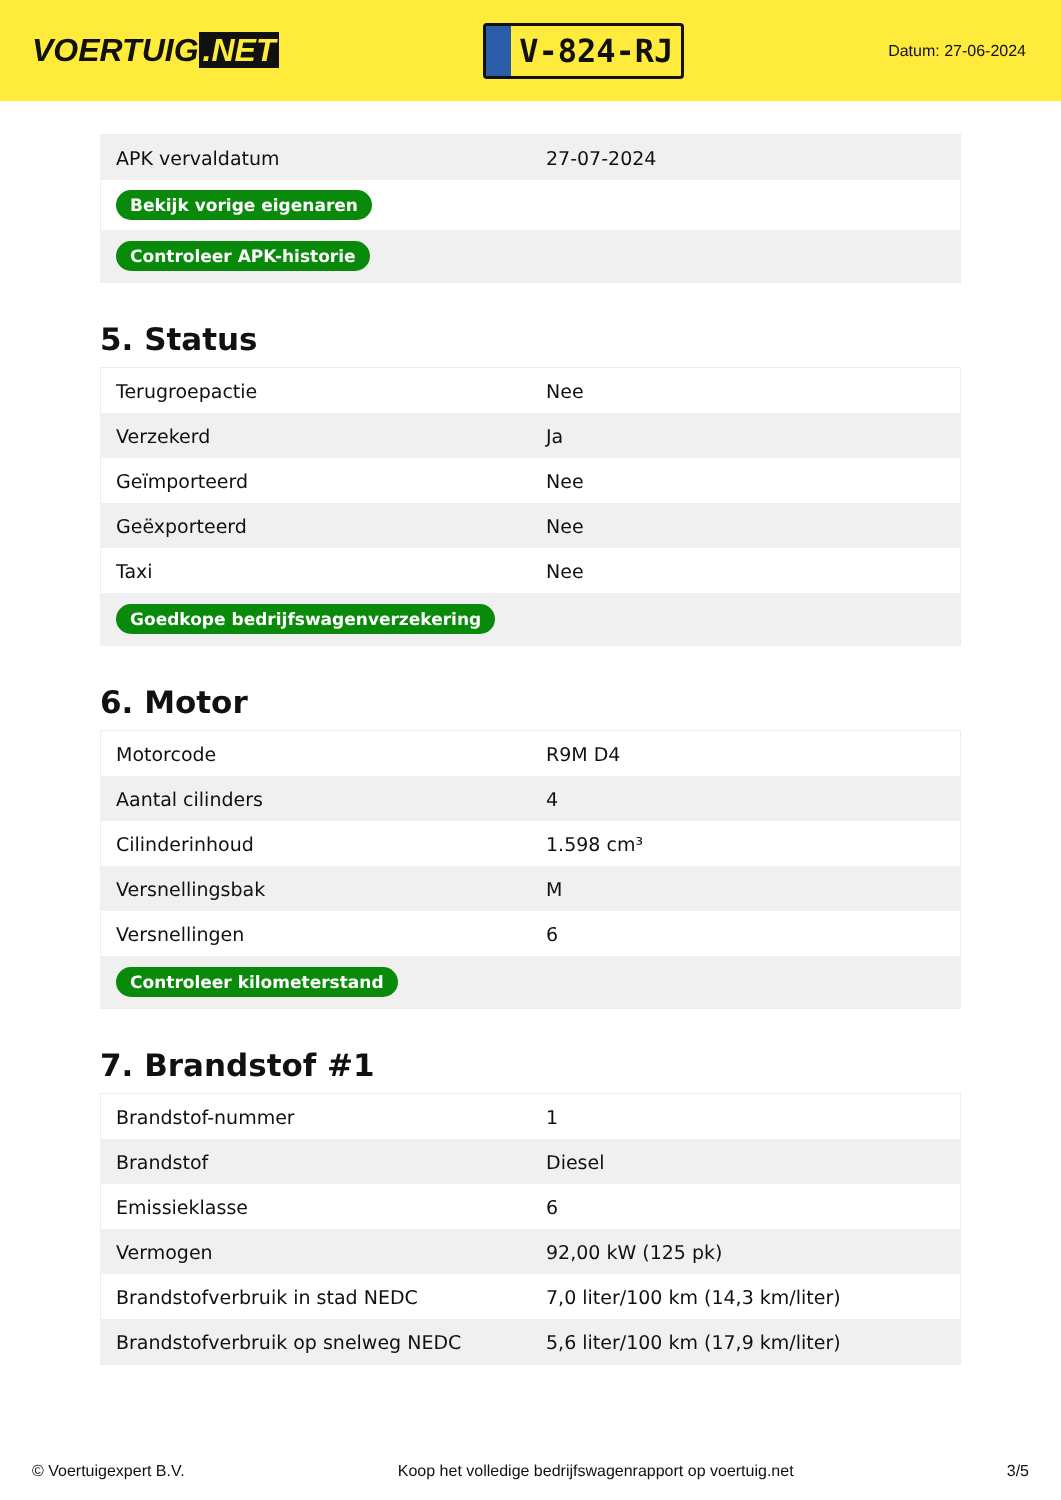VOERTUIG.NET
V-824-RJ
Datum: 27-06-2024
| APK vervaldatum | 27-07-2024 |
| Bekijk vorige eigenaren | |
| Controleer APK-historie | |
5. Status
| Terugroepactie | Nee |
| Verzekerd | Ja |
| Geïmporteerd | Nee |
| Geëxporteerd | Nee |
| Taxi | Nee |
| Goedkope bedrijfswagenverzekering | |
6. Motor
| Motorcode | R9M D4 |
| Aantal cilinders | 4 |
| Cilinderinhoud | 1.598 cm³ |
| Versnellingsbak | M |
| Versnellingen | 6 |
| Controleer kilometerstand | |
7. Brandstof #1
| Brandstof-nummer | 1 |
| Brandstof | Diesel |
| Emissieklasse | 6 |
| Vermogen | 92,00 kW (125 pk) |
| Brandstofverbruik in stad NEDC | 7,0 liter/100 km (14,3 km/liter) |
| Brandstofverbruik op snelweg NEDC | 5,6 liter/100 km (17,9 km/liter) |
© Voertuigexpert B.V. Koop het volledige bedrijfswagenrapport op voertuig.net 3/5